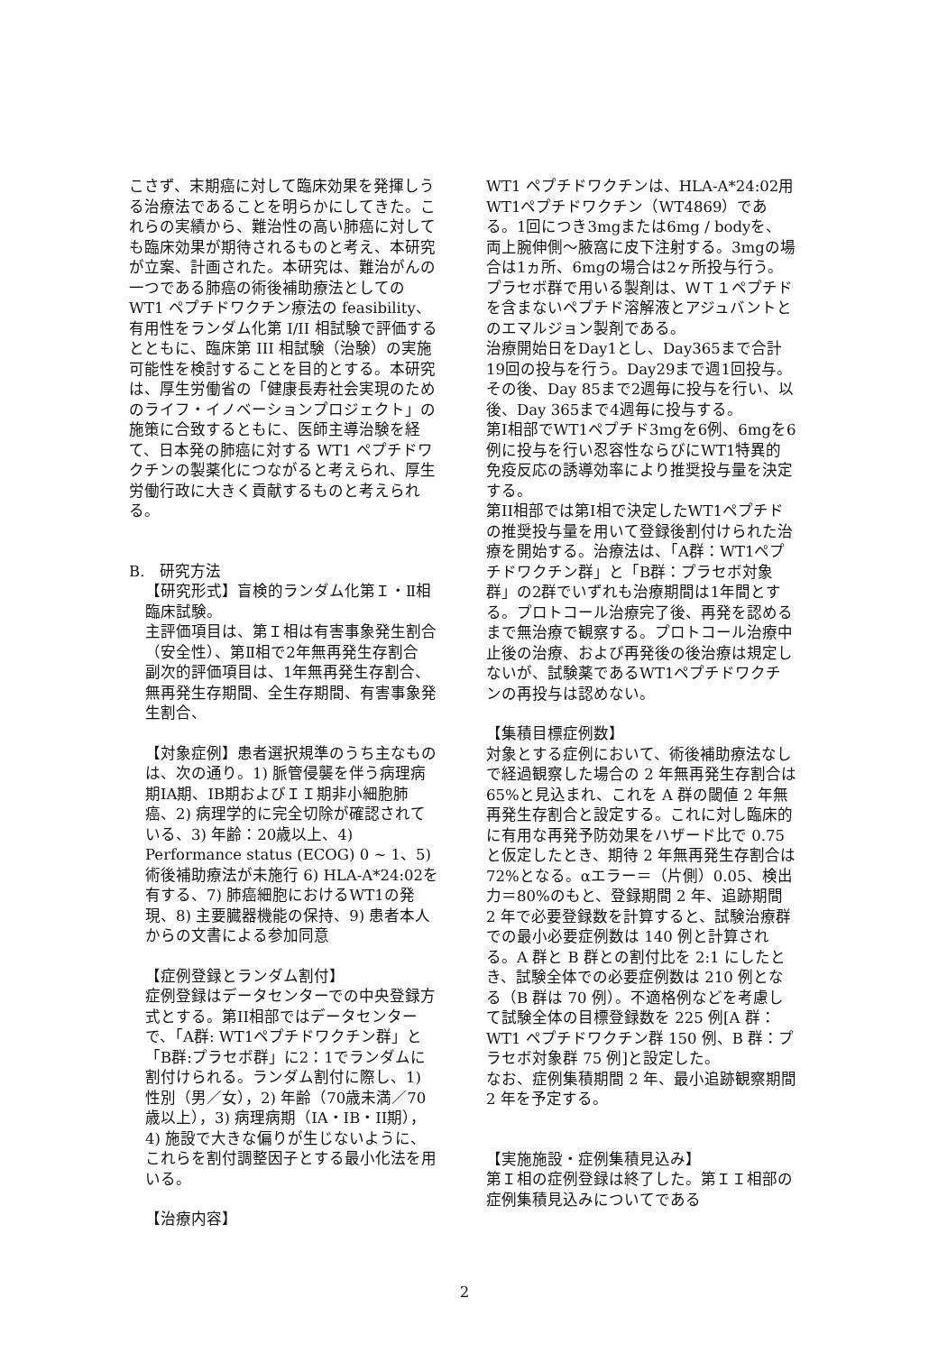こさず、末期癌に対して臨床効果を発揮しうる治療法であることを明らかにしてきた。これらの実績から、難治性の高い肺癌に対しても臨床効果が期待されるものと考え、本研究が立案、計画された。本研究は、難治がんの一つである肺癌の術後補助療法としての WT1 ペプチドワクチン療法の feasibility、有用性をランダム化第 I/II 相試験で評価するとともに、臨床第 III 相試験（治験）の実施可能性を検討することを目的とする。本研究は、厚生労働省の「健康長寿社会実現のためのライフ・イノベーションプロジェクト」の施策に合致するともに、医師主導治験を経て、日本発の肺癌に対する WT1 ペプチドワクチンの製薬化につながると考えられ、厚生労働行政に大きく貢献するものと考えられる。
B.　研究方法
【研究形式】盲検的ランダム化第Ｉ・Ⅱ相臨床試験。
主評価項目は、第Ｉ相は有害事象発生割合（安全性）、第Ⅱ相で2年無再発生存割合
副次的評価項目は、1年無再発生存割合、無再発生存期間、全生存期間、有害事象発生割合、
【対象症例】患者選択規準のうち主なものは、次の通り。1) 脈管侵襲を伴う病理病期IA期、IB期およびＩＩ期非小細胞肺癌、2) 病理学的に完全切除が確認されている、3) 年齢：20歳以上、4) Performance status (ECOG) 0 ~ 1、5) 術後補助療法が未施行 6) HLA-A*24:02を有する、7) 肺癌細胞におけるWT1の発現、8) 主要臓器機能の保持、9) 患者本人からの文書による参加同意
【症例登録とランダム割付】
症例登録はデータセンターでの中央登録方式とする。第II相部ではデータセンターで、「A群: WT1ペプチドワクチン群」と「B群:プラセボ群」に2：1でランダムに割付けられる。ランダム割付に際し、1) 性別（男／女），2) 年齢（70歳未満／70歳以上），3) 病理病期（IA・IB・II期）， 4) 施設で大きな偏りが生じないように、これらを割付調整因子とする最小化法を用いる。
【治療内容】
WT1 ペプチドワクチンは、HLA-A*24:02用WT1ペプチドワクチン（WT4869）である。1回につき3mgまたは6mg / bodyを、両上腕伸側～腋窩に皮下注射する。3mgの場合は1ヵ所、6mgの場合は2ヶ所投与行う。プラセボ群で用いる製剤は、ＷＴ１ペプチドを含まないペプチド溶解液とアジュバントとのエマルジョン製剤である。
治療開始日をDay1とし、Day365まで合計19回の投与を行う。Day29まで週1回投与。その後、Day 85まで2週毎に投与を行い、以後、Day 365まで4週毎に投与する。
第I相部でWT1ペプチド3mgを6例、6mgを6例に投与を行い忍容性ならびにWT1特異的免疫反応の誘導効率により推奨投与量を決定する。
第II相部では第I相で決定したWT1ペプチドの推奨投与量を用いて登録後割付けられた治療を開始する。治療法は、「A群：WT1ペプチドワクチン群」と「B群：プラセボ対象群」の2群でいずれも治療期間は1年間とする。プロトコール治療完了後、再発を認めるまで無治療で観察する。プロトコール治療中止後の治療、および再発後の後治療は規定しないが、試験薬であるWT1ペプチドワクチンの再投与は認めない。
【集積目標症例数】
対象とする症例において、術後補助療法なしで経過観察した場合の 2 年無再発生存割合は 65%と見込まれ、これを A 群の閾値 2 年無再発生存割合と設定する。これに対し臨床的に有用な再発予防効果をハザード比で 0.75 と仮定したとき、期待 2 年無再発生存割合は 72%となる。αエラー＝（片側）0.05、検出力＝80%のもと、登録期間 2 年、追跡期間 2 年で必要登録数を計算すると、試験治療群での最小必要症例数は 140 例と計算される。A 群と B 群との割付比を 2:1 にしたとき、試験全体での必要症例数は 210 例となる（B 群は 70 例）。不適格例などを考慮して試験全体の目標登録数を 225 例[A 群：WT1 ペプチドワクチン群 150 例、B 群：プラセボ対象群 75 例]と設定した。
なお、症例集積期間 2 年、最小追跡観察期間 2 年を予定する。
【実施施設・症例集積見込み】
第Ｉ相の症例登録は終了した。第ＩＩ相部の症例集積見込みについてである
2